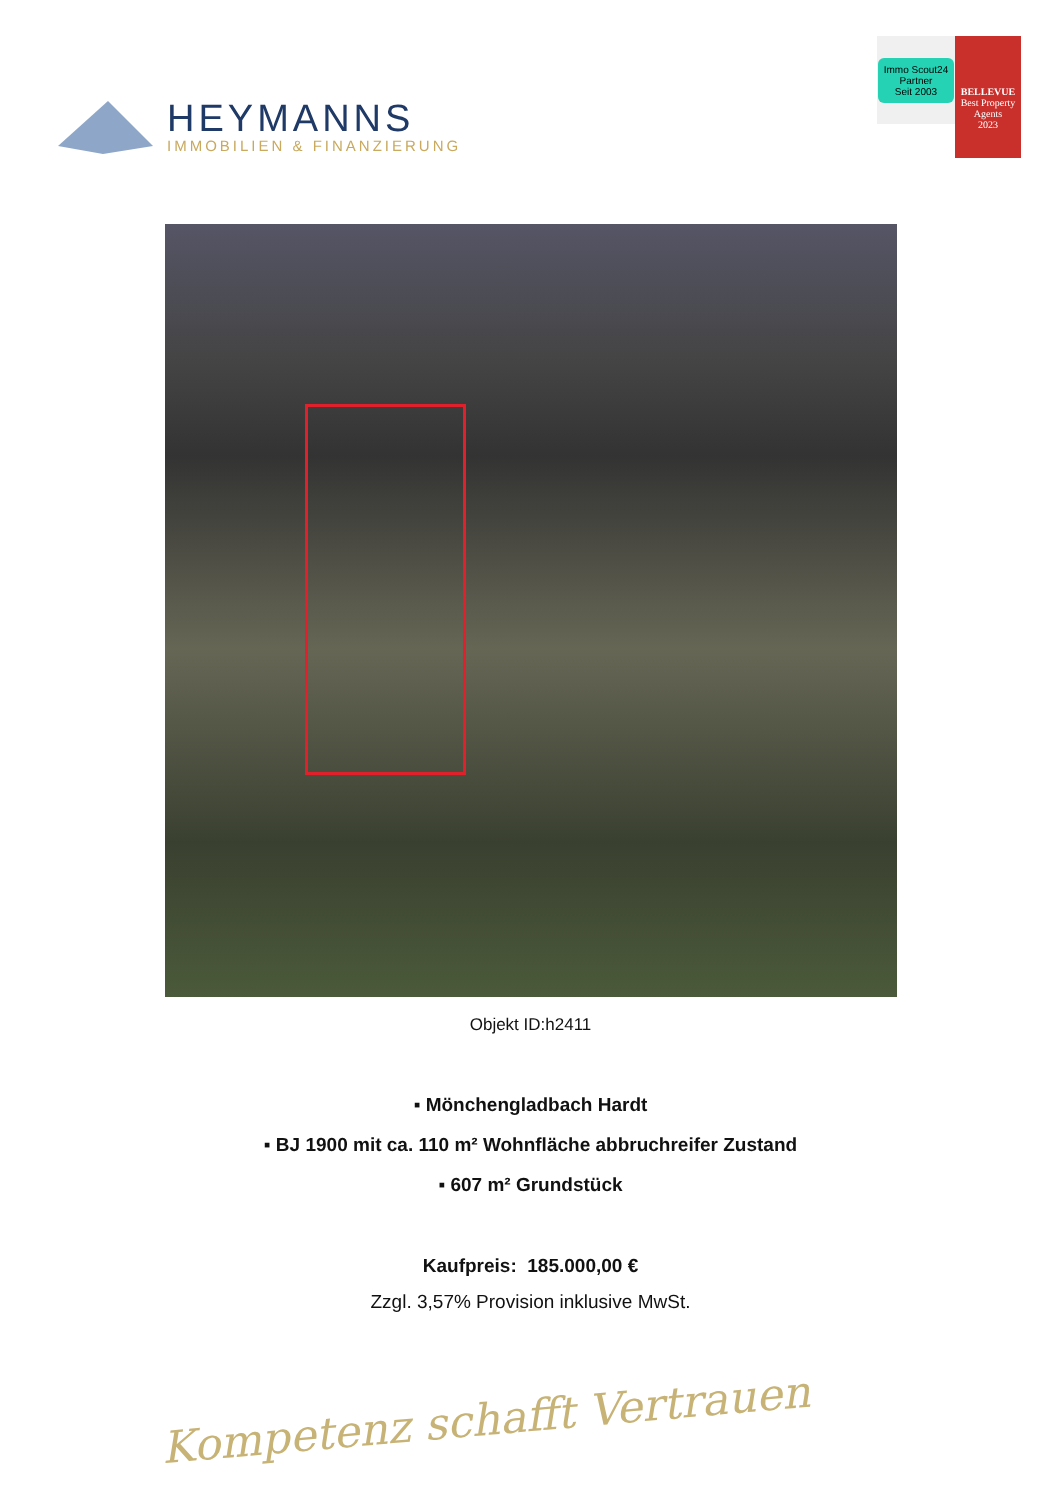HEYMANNS
IMMOBILIEN & FINANZIERUNG
Immo Scout24
Partner
Seit 2003
BELLEVUE
Best Property Agents
2023
Objekt ID:h2411
▪ Mönchengladbach Hardt
▪ BJ 1900 mit ca. 110 m² Wohnfläche abbruchreifer Zustand
▪ 607 m² Grundstück
Kaufpreis: 185.000,00 €
Zzgl. 3,57% Provision inklusive MwSt.
Kompetenz schafft Vertrauen